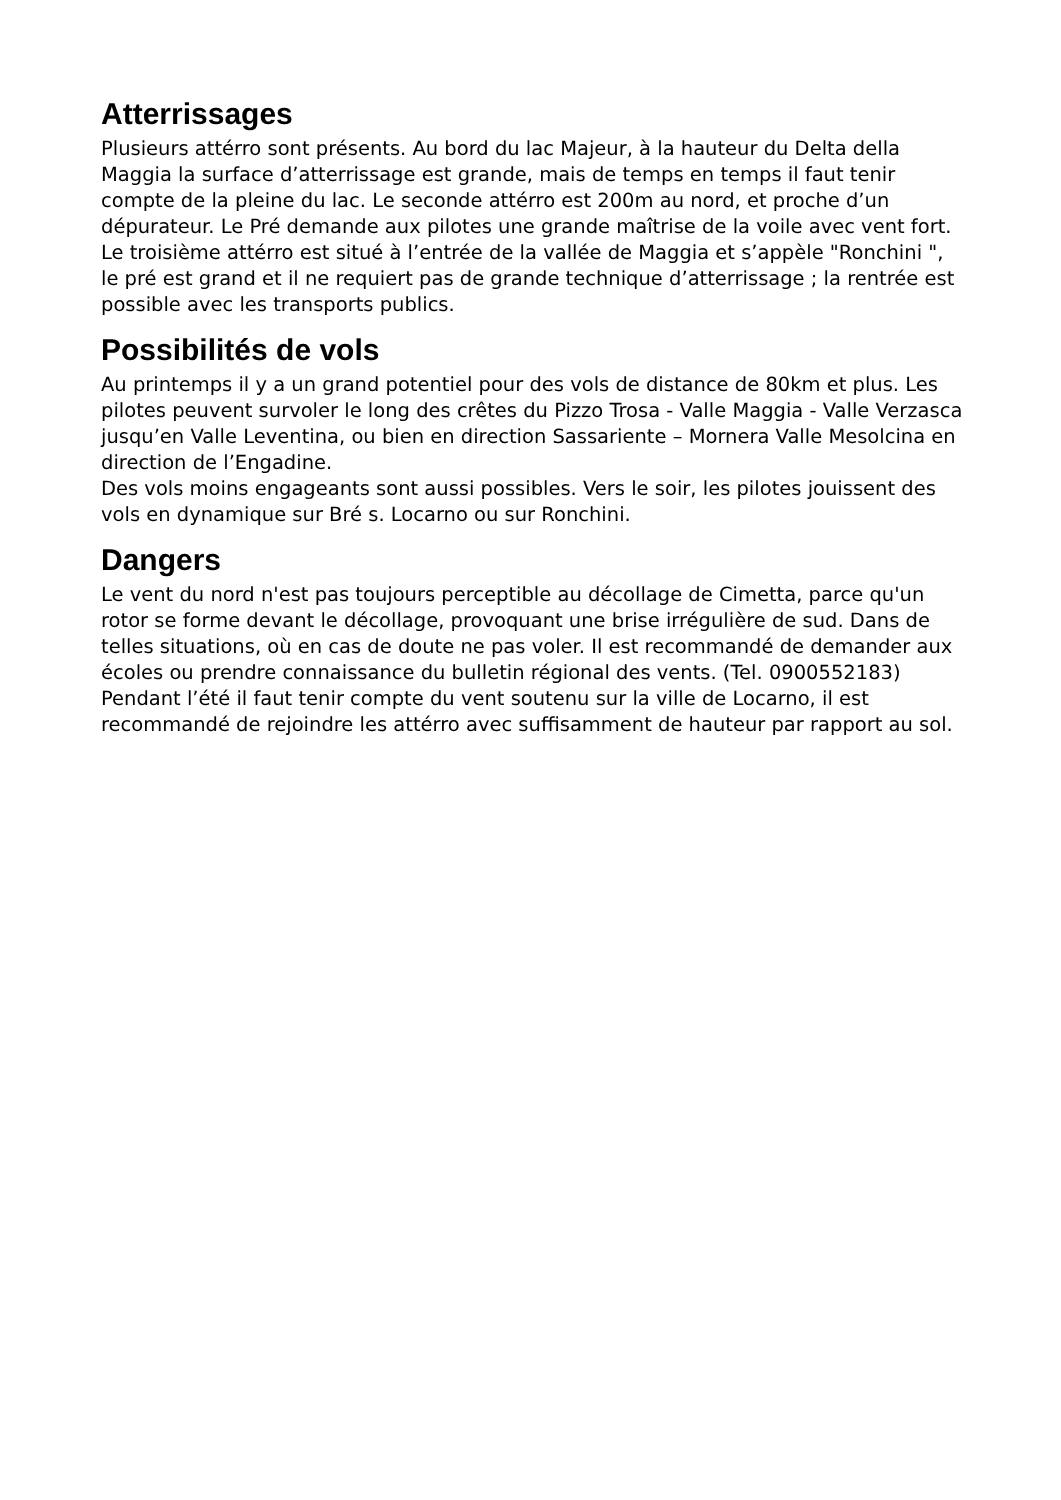Atterrissages
Plusieurs attérro sont présents. Au bord du lac Majeur, à la hauteur du Delta della Maggia la surface d’atterrissage est grande, mais de temps en temps il faut tenir compte de la pleine du lac. Le seconde attérro est 200m au nord, et proche d’un dépurateur. Le Pré demande aux pilotes une grande maîtrise de la voile avec vent fort. Le troisième attérro est situé à l’entrée de la vallée de Maggia et s’appèle "Ronchini ", le pré est grand et il ne requiert pas de grande technique d’atterrissage ; la rentrée est possible avec les transports publics.
Possibilités de vols
Au printemps il y a un grand potentiel pour des vols de distance de 80km et plus. Les pilotes peuvent survoler le long des crêtes du Pizzo Trosa - Valle Maggia - Valle Verzasca jusqu’en Valle Leventina, ou bien en direction Sassariente – Mornera Valle Mesolcina en direction de l’Engadine.
Des vols moins engageants sont aussi possibles. Vers le soir, les pilotes jouissent des vols en dynamique sur Bré s. Locarno ou sur Ronchini.
Dangers
Le vent du nord n'est pas toujours perceptible au décollage de Cimetta, parce qu'un rotor se forme devant le décollage, provoquant une brise irrégulière de sud. Dans de telles situations, où en cas de doute ne pas voler. Il est recommandé de demander aux écoles ou prendre connaissance du bulletin régional des vents. (Tel. 0900552183) Pendant l’été il faut tenir compte du vent soutenu sur la ville de Locarno, il est recommandé de rejoindre les attérro avec suffisamment de hauteur par rapport au sol.